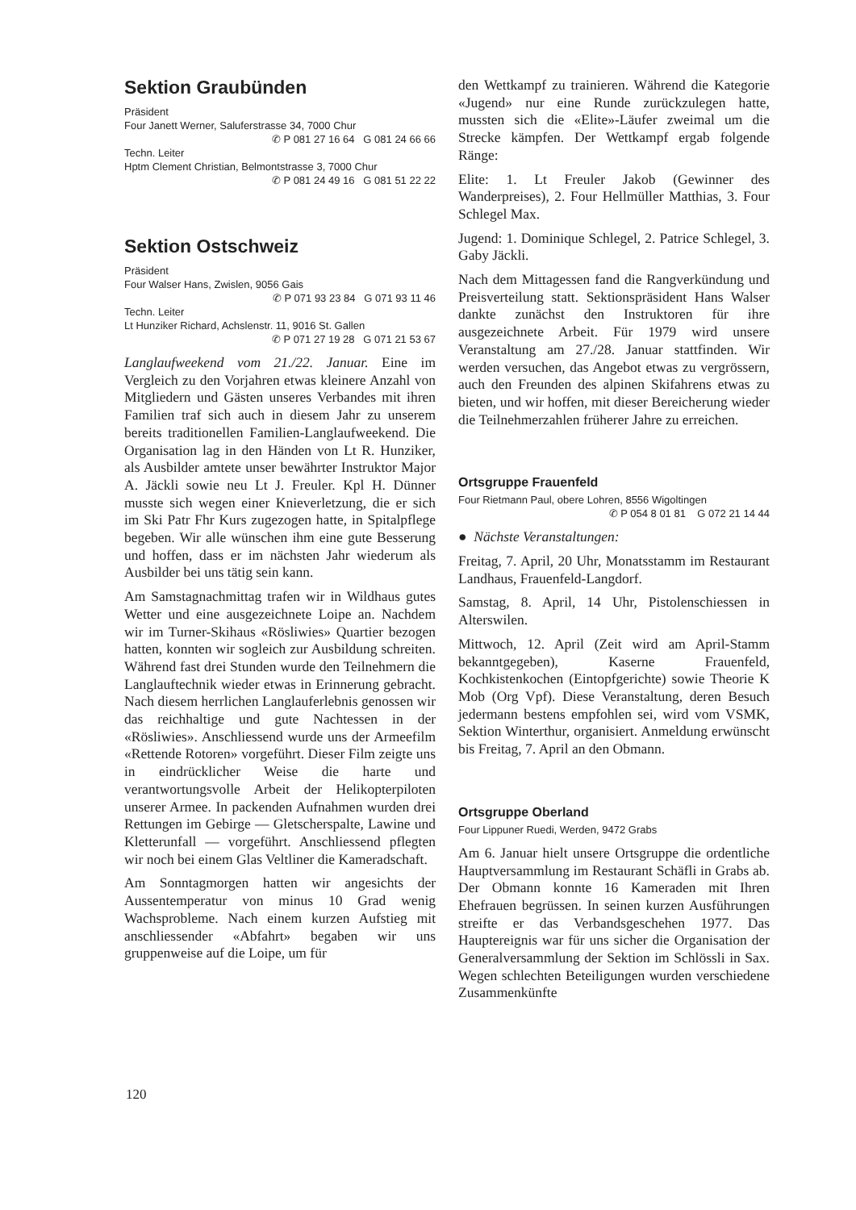Sektion Graubünden
Präsident
Four Janett Werner, Saluferstrasse 34, 7000 Chur
✆ P 081 27 16 64 G 081 24 66 66
Techn. Leiter
Hptm Clement Christian, Belmontstrasse 3, 7000 Chur
✆ P 081 24 49 16 G 081 51 22 22
Sektion Ostschweiz
Präsident
Four Walser Hans, Zwislen, 9056 Gais
✆ P 071 93 23 84 G 071 93 11 46
Techn. Leiter
Lt Hunziker Richard, Achslenstr. 11, 9016 St. Gallen
✆ P 071 27 19 28 G 071 21 53 67
Langlaufweekend vom 21./22. Januar. Eine im Vergleich zu den Vorjahren etwas kleinere Anzahl von Mitgliedern und Gästen unseres Verbandes mit ihren Familien traf sich auch in diesem Jahr zu unserem bereits traditionellen Familien-Langlaufweekend. Die Organisation lag in den Händen von Lt R. Hunziker, als Ausbilder amtete unser bewährter Instruktor Major A. Jäckli sowie neu Lt J. Freuler. Kpl H. Dünner musste sich wegen einer Knieverletzung, die er sich im Ski Patr Fhr Kurs zugezogen hatte, in Spitalpflege begeben. Wir alle wünschen ihm eine gute Besserung und hoffen, dass er im nächsten Jahr wiederum als Ausbilder bei uns tätig sein kann.
Am Samstagnachmittag trafen wir in Wildhaus gutes Wetter und eine ausgezeichnete Loipe an. Nachdem wir im Turner-Skihaus «Rösliwies» Quartier bezogen hatten, konnten wir sogleich zur Ausbildung schreiten. Während fast drei Stunden wurde den Teilnehmern die Langlauftechnik wieder etwas in Erinnerung gebracht. Nach diesem herrlichen Langlauferlebnis genossen wir das reichhaltige und gute Nachtessen in der «Rösliwies». Anschliessend wurde uns der Armeefilm «Rettende Rotoren» vorgeführt. Dieser Film zeigte uns in eindrücklicher Weise die harte und verantwortungsvolle Arbeit der Helikopterpiloten unserer Armee. In packenden Aufnahmen wurden drei Rettungen im Gebirge — Gletscherspalte, Lawine und Kletterunfall — vorgeführt. Anschliessend pflegten wir noch bei einem Glas Veltliner die Kameradschaft.
Am Sonntagmorgen hatten wir angesichts der Aussentemperatur von minus 10 Grad wenig Wachsprobleme. Nach einem kurzen Aufstieg mit anschliessender «Abfahrt» begaben wir uns gruppenweise auf die Loipe, um für
den Wettkampf zu trainieren. Während die Kategorie «Jugend» nur eine Runde zurückzulegen hatte, mussten sich die «Elite»-Läufer zweimal um die Strecke kämpfen. Der Wettkampf ergab folgende Ränge:
Elite: 1. Lt Freuler Jakob (Gewinner des Wanderpreises), 2. Four Hellmüller Matthias, 3. Four Schlegel Max.
Jugend: 1. Dominique Schlegel, 2. Patrice Schlegel, 3. Gaby Jäckli.
Nach dem Mittagessen fand die Rangverkündung und Preisverteilung statt. Sektionspräsident Hans Walser dankte zunächst den Instruktoren für ihre ausgezeichnete Arbeit. Für 1979 wird unsere Veranstaltung am 27./28. Januar stattfinden. Wir werden versuchen, das Angebot etwas zu vergrössern, auch den Freunden des alpinen Skifahrens etwas zu bieten, und wir hoffen, mit dieser Bereicherung wieder die Teilnehmerzahlen früherer Jahre zu erreichen.
Ortsgruppe Frauenfeld
Four Rietmann Paul, obere Lohren, 8556 Wigoltingen
✆ P 054 8 01 81 G 072 21 14 44
● Nächste Veranstaltungen:
Freitag, 7. April, 20 Uhr, Monatsstamm im Restaurant Landhaus, Frauenfeld-Langdorf.
Samstag, 8. April, 14 Uhr, Pistolenschiessen in Alterswilen.
Mittwoch, 12. April (Zeit wird am April-Stamm bekanntgegeben), Kaserne Frauenfeld, Kochkistenkochen (Eintopfgerichte) sowie Theorie K Mob (Org Vpf). Diese Veranstaltung, deren Besuch jedermann bestens empfohlen sei, wird vom VSMK, Sektion Winterthur, organisiert. Anmeldung erwünscht bis Freitag, 7. April an den Obmann.
Ortsgruppe Oberland
Four Lippuner Ruedi, Werden, 9472 Grabs
Am 6. Januar hielt unsere Ortsgruppe die ordentliche Hauptversammlung im Restaurant Schäfli in Grabs ab. Der Obmann konnte 16 Kameraden mit Ihren Ehefrauen begrüssen. In seinen kurzen Ausführungen streifte er das Verbandsgeschehen 1977. Das Hauptereignis war für uns sicher die Organisation der Generalversammlung der Sektion im Schlössli in Sax. Wegen schlechten Beteiligungen wurden verschiedene Zusammenkünfte
120